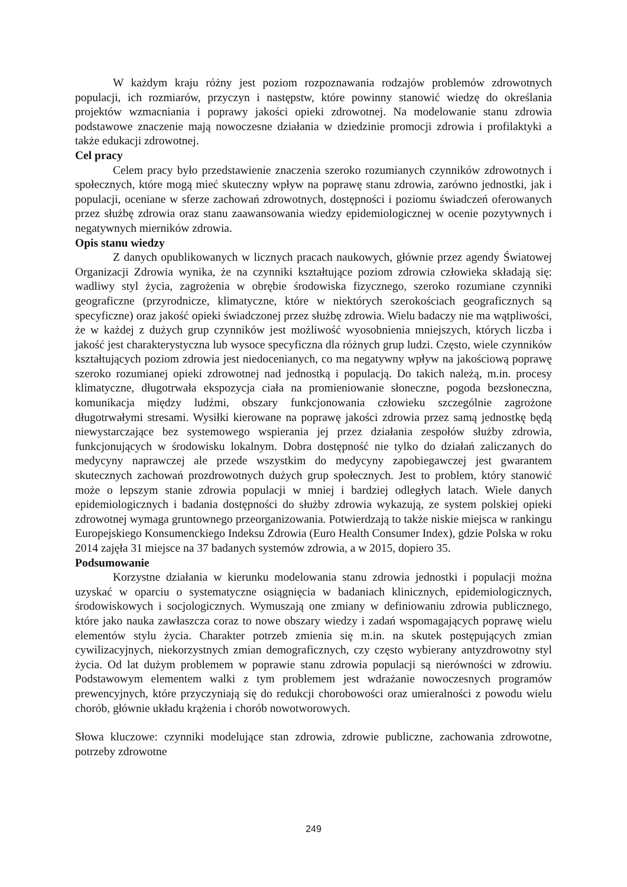W każdym kraju różny jest poziom rozpoznawania rodzajów problemów zdrowotnych populacji, ich rozmiarów, przyczyn i następstw, które powinny stanowić wiedzę do określania projektów wzmacniania i poprawy jakości opieki zdrowotnej. Na modelowanie stanu zdrowia podstawowe znaczenie mają nowoczesne działania w dziedzinie promocji zdrowia i profilaktyki a także edukacji zdrowotnej.
Cel pracy
Celem pracy było przedstawienie znaczenia szeroko rozumianych czynników zdrowotnych i społecznych, które mogą mieć skuteczny wpływ na poprawę stanu zdrowia, zarówno jednostki, jak i populacji, oceniane w sferze zachowań zdrowotnych, dostępności i poziomu świadczeń oferowanych przez służbę zdrowia oraz stanu zaawansowania wiedzy epidemiologicznej w ocenie pozytywnych i negatywnych mierników zdrowia.
Opis stanu wiedzy
Z danych opublikowanych w licznych pracach naukowych, głównie przez agendy Światowej Organizacji Zdrowia wynika, że na czynniki kształtujące poziom zdrowia człowieka składają się: wadliwy styl życia, zagrożenia w obrębie środowiska fizycznego, szeroko rozumiane czynniki geograficzne (przyrodnicze, klimatyczne, które w niektórych szerokościach geograficznych są specyficzne) oraz jakość opieki świadczonej przez służbę zdrowia. Wielu badaczy nie ma wątpliwości, że w każdej z dużych grup czynników jest możliwość wyosobnienia mniejszych, których liczba i jakość jest charakterystyczna lub wysoce specyficzna dla różnych grup ludzi. Często, wiele czynników kształtujących poziom zdrowia jest niedocenianych, co ma negatywny wpływ na jakościową poprawę szeroko rozumianej opieki zdrowotnej nad jednostką i populacją. Do takich należą, m.in. procesy klimatyczne, długotrwała ekspozycja ciała na promieniowanie słoneczne, pogoda bezsłoneczna, komunikacja między ludźmi, obszary funkcjonowania człowieku szczególnie zagrożone długotrwałymi stresami. Wysiłki kierowane na poprawę jakości zdrowia przez samą jednostkę będą niewystarczające bez systemowego wspierania jej przez działania zespołów służby zdrowia, funkcjonujących w środowisku lokalnym. Dobra dostępność nie tylko do działań zaliczanych do medycyny naprawczej ale przede wszystkim do medycyny zapobiegawczej jest gwarantem skutecznych zachowań prozdrowotnych dużych grup społecznych. Jest to problem, który stanowić może o lepszym stanie zdrowia populacji w mniej i bardziej odległych latach. Wiele danych epidemiologicznych i badania dostępności do służby zdrowia wykazują, ze system polskiej opieki zdrowotnej wymaga gruntownego przeorganizowania. Potwierdzają to także niskie miejsca w rankingu Europejskiego Konsumenckiego Indeksu Zdrowia (Euro Health Consumer Index), gdzie Polska w roku 2014 zajęła 31 miejsce na 37 badanych systemów zdrowia, a w 2015, dopiero 35.
Podsumowanie
Korzystne działania w kierunku modelowania stanu zdrowia jednostki i populacji można uzyskać w oparciu o systematyczne osiągnięcia w badaniach klinicznych, epidemiologicznych, środowiskowych i socjologicznych. Wymuszają one zmiany w definiowaniu zdrowia publicznego, które jako nauka zawłaszcza coraz to nowe obszary wiedzy i zadań wspomagających poprawę wielu elementów stylu życia. Charakter potrzeb zmienia się m.in. na skutek postępujących zmian cywilizacyjnych, niekorzystnych zmian demograficznych, czy często wybierany antyzdrowotny styl życia. Od lat dużym problemem w poprawie stanu zdrowia populacji są nierówności w zdrowiu. Podstawowym elementem walki z tym problemem jest wdrażanie nowoczesnych programów prewencyjnych, które przyczyniają się do redukcji chorobowości oraz umieralności z powodu wielu chorób, głównie układu krążenia i chorób nowotworowych.
Słowa kluczowe: czynniki modelujące stan zdrowia, zdrowie publiczne, zachowania zdrowotne, potrzeby zdrowotne
249